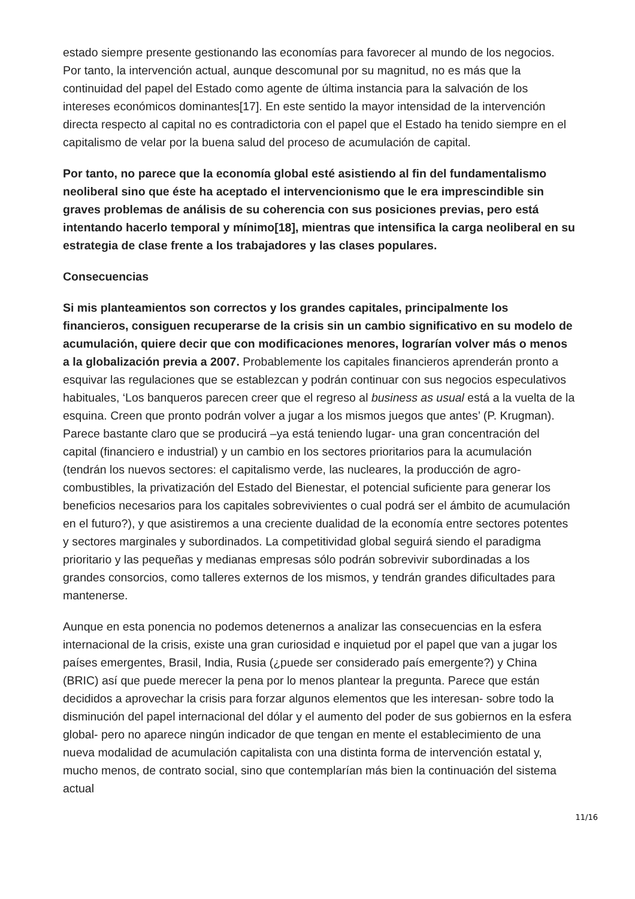estado siempre presente gestionando las economías para favorecer al mundo de los negocios. Por tanto, la intervención actual, aunque descomunal por su magnitud, no es más que la continuidad del papel del Estado como agente de última instancia para la salvación de los intereses económicos dominantes[17]. En este sentido la mayor intensidad de la intervención directa respecto al capital no es contradictoria con el papel que el Estado ha tenido siempre en el capitalismo de velar por la buena salud del proceso de acumulación de capital.
Por tanto, no parece que la economía global esté asistiendo al fin del fundamentalismo neoliberal sino que éste ha aceptado el intervencionismo que le era imprescindible sin graves problemas de análisis de su coherencia con sus posiciones previas, pero está intentando hacerlo temporal y mínimo[18], mientras que intensifica la carga neoliberal en su estrategia de clase frente a los trabajadores y las clases populares.
Consecuencias
Si mis planteamientos son correctos y los grandes capitales, principalmente los financieros, consiguen recuperarse de la crisis sin un cambio significativo en su modelo de acumulación, quiere decir que con modificaciones menores, lograrían volver más o menos a la globalización previa a 2007. Probablemente los capitales financieros aprenderán pronto a esquivar las regulaciones que se establezcan y podrán continuar con sus negocios especulativos habituales, ‘Los banqueros parecen creer que el regreso al business as usual está a la vuelta de la esquina. Creen que pronto podrán volver a jugar a los mismos juegos que antes’ (P. Krugman). Parece bastante claro que se producirá –ya está teniendo lugar- una gran concentración del capital (financiero e industrial) y un cambio en los sectores prioritarios para la acumulación (tendrán los nuevos sectores: el capitalismo verde, las nucleares, la producción de agro-combustibles, la privatización del Estado del Bienestar, el potencial suficiente para generar los beneficios necesarios para los capitales sobrevivientes o cual podrá ser el ámbito de acumulación en el futuro?), y que asistiremos a una creciente dualidad de la economía entre sectores potentes y sectores marginales y subordinados. La competitividad global seguirá siendo el paradigma prioritario y las pequeñas y medianas empresas sólo podrán sobrevivir subordinadas a los grandes consorcios, como talleres externos de los mismos, y tendrán grandes dificultades para mantenerse.
Aunque en esta ponencia no podemos detenernos a analizar las consecuencias en la esfera internacional de la crisis, existe una gran curiosidad e inquietud por el papel que van a jugar los países emergentes, Brasil, India, Rusia (¿puede ser considerado país emergente?) y China (BRIC) así que puede merecer la pena por lo menos plantear la pregunta. Parece que están decididos a aprovechar la crisis para forzar algunos elementos que les interesan- sobre todo la disminución del papel internacional del dólar y el aumento del poder de sus gobiernos en la esfera global- pero no aparece ningún indicador de que tengan en mente el establecimiento de una nueva modalidad de acumulación capitalista con una distinta forma de intervención estatal y, mucho menos, de contrato social, sino que contemplarían más bien la continuación del sistema actual
11/16